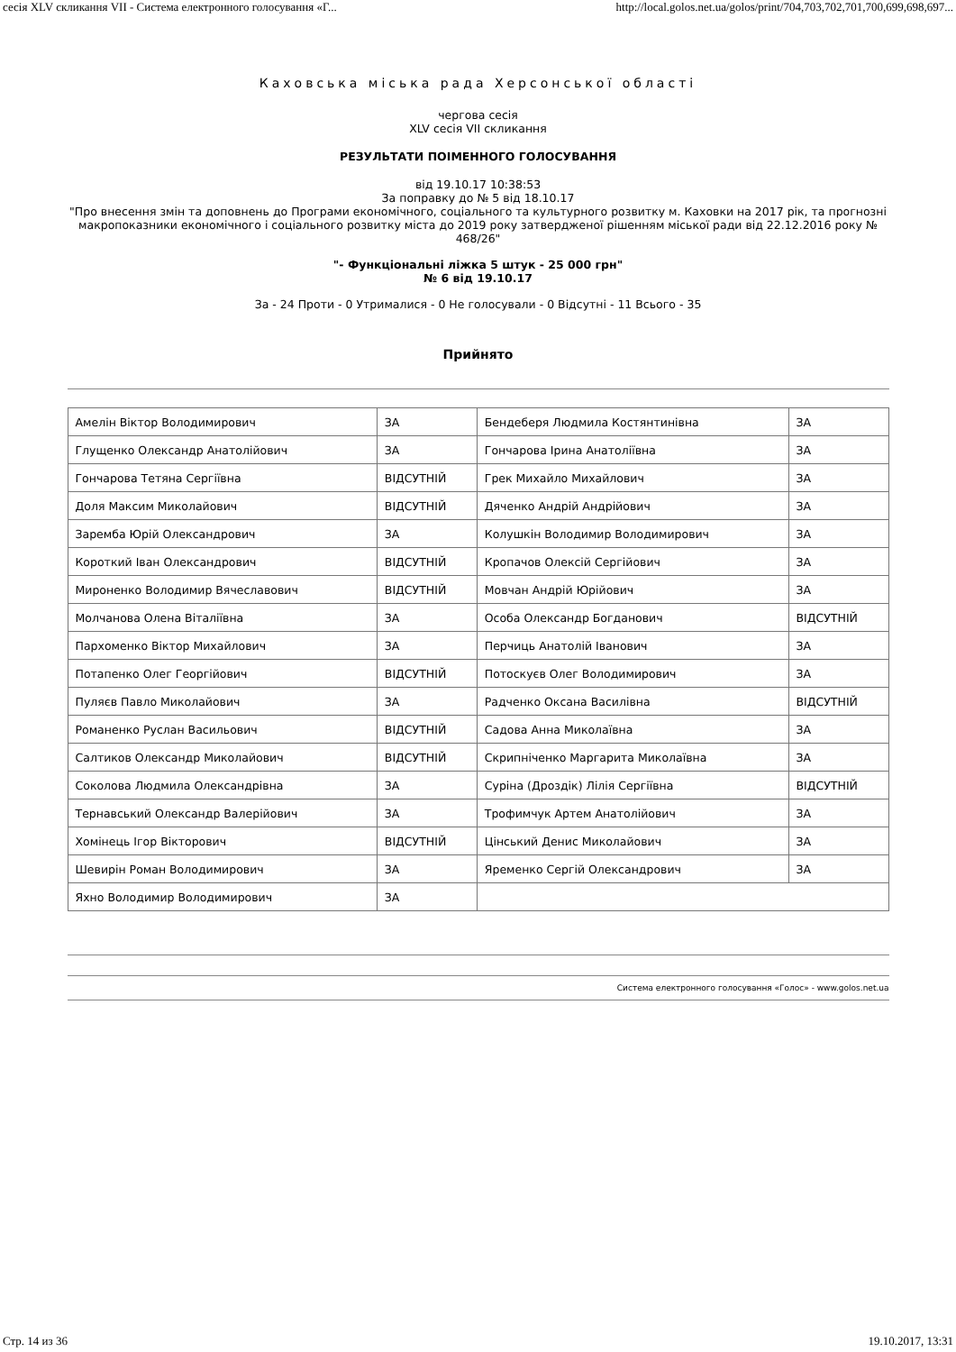сесія XLV скликання VII - Система електронного голосування «Г... http://local.golos.net.ua/golos/print/704,703,702,701,700,699,698,697...
Каховська міська рада Херсонської області
чергова сесія
XLV сесія VII скликання
РЕЗУЛЬТАТИ ПОІМЕННОГО ГОЛОСУВАННЯ
від 19.10.17 10:38:53
За поправку до № 5 від 18.10.17
"Про внесення змін та доповнень до Програми економічного, соціального та культурного розвитку м. Каховки на 2017 рік, та прогнозні макропоказники економічного і соціального розвитку міста до 2019 року затвердженої рішенням міської ради від 22.12.2016 року № 468/26"
"- Функціональні ліжка 5 штук - 25 000 грн"
№ 6 від 19.10.17
За - 24 Проти - 0 Утрималися - 0 Не голосували - 0 Відсутні - 11 Всього - 35
Прийнято
| Амелін Віктор Володимирович | ЗА | Бендеберя Людмила Костянтинівна | ЗА |
| Глущенко Олександр Анатолійович | ЗА | Гончарова Ірина Анатоліївна | ЗА |
| Гончарова Тетяна Сергіївна | ВІДСУТНІЙ | Грек Михайло Михайлович | ЗА |
| Доля Максим Миколайович | ВІДСУТНІЙ | Дяченко Андрій Андрійович | ЗА |
| Заремба Юрій Олександрович | ЗА | Колушкін Володимир Володимирович | ЗА |
| Короткий Іван Олександрович | ВІДСУТНІЙ | Кропачов Олексій Сергійович | ЗА |
| Мироненко Володимир Вячеславович | ВІДСУТНІЙ | Мовчан Андрій Юрійович | ЗА |
| Молчанова Олена Віталіївна | ЗА | Особа Олександр Богданович | ВІДСУТНІЙ |
| Пархоменко Віктор Михайлович | ЗА | Перчиць Анатолій Іванович | ЗА |
| Потапенко Олег Георгійович | ВІДСУТНІЙ | Потоскуєв Олег Володимирович | ЗА |
| Пуляєв Павло Миколайович | ЗА | Радченко Оксана Василівна | ВІДСУТНІЙ |
| Романенко Руслан Васильович | ВІДСУТНІЙ | Садова Анна Миколаївна | ЗА |
| Салтиков Олександр Миколайович | ВІДСУТНІЙ | Скрипніченко Маргарита Миколаївна | ЗА |
| Соколова Людмила Олександрівна | ЗА | Суріна (Дроздік) Лілія Сергіївна | ВІДСУТНІЙ |
| Тернавський Олександр Валерійович | ЗА | Трофимчук Артем Анатолійович | ЗА |
| Хомінець Ігор Вікторович | ВІДСУТНІЙ | Цінський Денис Миколайович | ЗА |
| Шевирін Роман Володимирович | ЗА | Яременко Сергій Олександрович | ЗА |
| Яхно Володимир Володимирович | ЗА | | |
Система електронного голосування «Голос» - www.golos.net.ua
Стр. 14 из 36 19.10.2017, 13:31